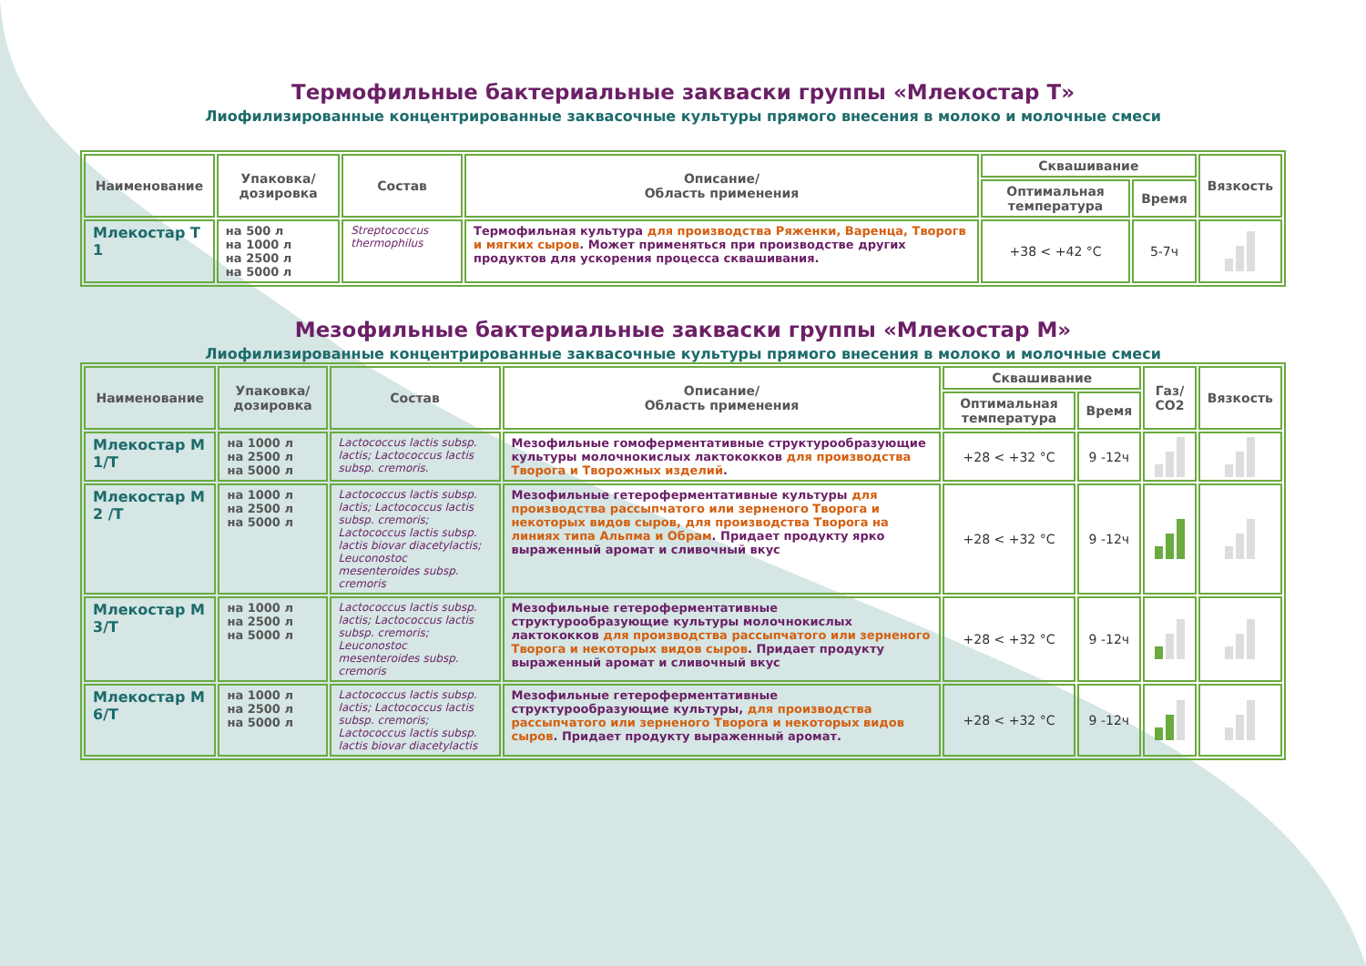Термофильные бактериальные закваски группы «Млекостар Т»
Лиофилизированные концентрированные заквасочные культуры прямого внесения в молоко и молочные смеси
| Наименование | Упаковка/ дозировка | Состав | Описание/ Область применения | Сквашивание | | Вязкость |
| --- | --- | --- | --- | --- | --- | --- |
| | | | | Оптимальная температура | Время | |
| Млекостар Т 1 | на 500 л на 1000 л на 2500 л на 5000 л | Streptococcus thermophilus | Термофильная культура для производства Ряженки, Варенца, Творогв и мягких сыров . Может применяться при производстве других продуктов для ускорения процесса сквашивания. | +38 < +42 °C | 5-7ч | |
Мезофильные бактериальные закваски группы «Млекостар М»
Лиофилизированные концентрированные заквасочные культуры прямого внесения в молоко и молочные смеси
| Наименование | Упаковка/ дозировка | Состав | Описание/ Область применения | Сквашивание | | Газ/ СО2 | Вязкость |
| --- | --- | --- | --- | --- | --- | --- | --- |
| | | | | Оптимальная температура | Время | | |
| Млекостар М 1/Т | на 1000 л на 2500 л на 5000 л | Lactococcus lactis subsp. lactis; Lactococcus lactis subsp. cremoris. | Мезофильные гомоферментативные структурообразующие культуры молочнокислых лактококков для производства Творога и Творожных изделий . | +28 < +32 °C | 9 -12ч | | |
| Млекостар М 2 /Т | на 1000 л на 2500 л на 5000 л | Lactococcus lactis subsp. lactis; Lactococcus lactis subsp. cremoris; Lactococcus lactis subsp. lactis biovar diacetylactis; Leuconostoc mesenteroides subsp. cremoris | Мезофильные гетероферментативные культуры для производства рассыпчатого или зерненого Творога и некоторых видов сыров, для производства Творога на линиях типа Альпма и Обрам . Придает продукту ярко выраженный аромат и сливочный вкус | +28 < +32 °C | 9 -12ч | | |
| Млекостар М 3/Т | на 1000 л на 2500 л на 5000 л | Lactococcus lactis subsp. lactis; Lactococcus lactis subsp. cremoris; Leuconostoc mesenteroides subsp. cremoris | Мезофильные гетероферментативные структурообразующие культуры молочнокислых лактококков для производства рассыпчатого или зерненого Творога и некоторых видов сыров . Придает продукту выраженный аромат и сливочный вкус | +28 < +32 °C | 9 -12ч | | |
| Млекостар М 6/Т | на 1000 л на 2500 л на 5000 л | Lactococcus lactis subsp. lactis; Lactococcus lactis subsp. cremoris; Lactococcus lactis subsp. lactis biovar diacetylactis | Мезофильные гетероферментативные структурообразующие культуры, для производства рассыпчатого или зерненого Творога и некоторых видов сыров . Придает продукту выраженный аромат. | +28 < +32 °C | 9 -12ч | | |